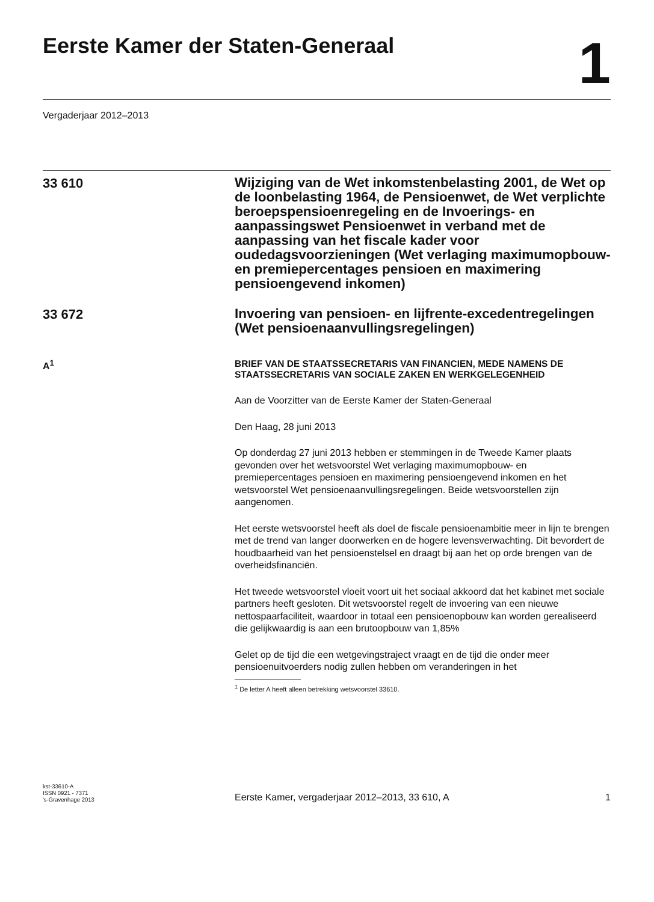Eerste Kamer der Staten-Generaal
1
Vergaderjaar 2012–2013
33 610
Wijziging van de Wet inkomstenbelasting 2001, de Wet op de loonbelasting 1964, de Pensioenwet, de Wet verplichte beroepspensioenregeling en de Invoerings- en aanpassingswet Pensioenwet in verband met de aanpassing van het fiscale kader voor oudedagsvoorzieningen (Wet verlaging maximumopbouw- en premiepercentages pensioen en maximering pensioengevend inkomen)
33 672
Invoering van pensioen- en lijfrente-excedentregelingen (Wet pensioenaanvullingsregelingen)
A<sup>1</sup>
BRIEF VAN DE STAATSSECRETARIS VAN FINANCIEN, MEDE NAMENS DE STAATSSECRETARIS VAN SOCIALE ZAKEN EN WERKGELEGENHEID
Aan de Voorzitter van de Eerste Kamer der Staten-Generaal
Den Haag, 28 juni 2013
Op donderdag 27 juni 2013 hebben er stemmingen in de Tweede Kamer plaats gevonden over het wetsvoorstel Wet verlaging maximumopbouw- en premiepercentages pensioen en maximering pensioengevend inkomen en het wetsvoorstel Wet pensioenaanvullingsregelingen. Beide wetsvoorstellen zijn aangenomen.
Het eerste wetsvoorstel heeft als doel de fiscale pensioenambitie meer in lijn te brengen met de trend van langer doorwerken en de hogere levensverwachting. Dit bevordert de houdbaarheid van het pensioenstelsel en draagt bij aan het op orde brengen van de overheidsfinanciën.
Het tweede wetsvoorstel vloeit voort uit het sociaal akkoord dat het kabinet met sociale partners heeft gesloten. Dit wetsvoorstel regelt de invoering van een nieuwe nettospaarfaciliteit, waardoor in totaal een pensioenopbouw kan worden gerealiseerd die gelijkwaardig is aan een brutoopbouw van 1,85%
Gelet op de tijd die een wetgevingstraject vraagt en de tijd die onder meer pensioenuitvoerders nodig zullen hebben om veranderingen in het
<sup>1</sup> De letter A heeft alleen betrekking wetsvoorstel 33610.
kst-33610-A
ISSN 0921 - 7371
's-Gravenhage 2013
Eerste Kamer, vergaderjaar 2012–2013, 33 610, A
1